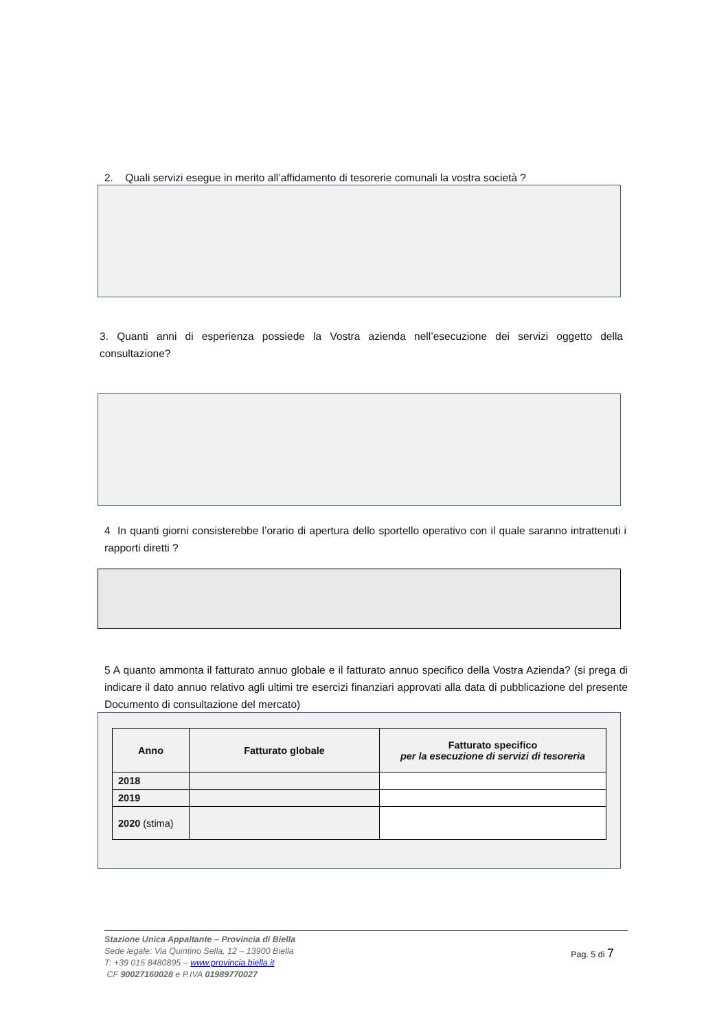2. Quali servizi esegue in merito all’affidamento di tesorerie comunali la vostra società ?
3. Quanti anni di esperienza possiede la Vostra azienda nell’esecuzione dei servizi oggetto della consultazione?
4 In quanti giorni consisterebbe l’orario di apertura dello sportello operativo con il quale saranno intrattenuti i rapporti diretti ?
5 A quanto ammonta il fatturato annuo globale e il fatturato annuo specifico della Vostra Azienda? (si prega di indicare il dato annuo relativo agli ultimi tre esercizi finanziari approvati alla data di pubblicazione del presente Documento di consultazione del mercato)
| Anno | Fatturato globale | Fatturato specifico per la esecuzione di servizi di tesoreria |
| --- | --- | --- |
| 2018 | | |
| 2019 | | |
| 2020 (stima) | | |
Pag. 5 di 7
Stazione Unica Appaltante – Provincia di Biella
Sede legale: Via Quintino Sella, 12 – 13900 Biella
T: +39 015 8480895 – www.provincia.biella.it
CF 90027160028 e P.IVA 01989770027